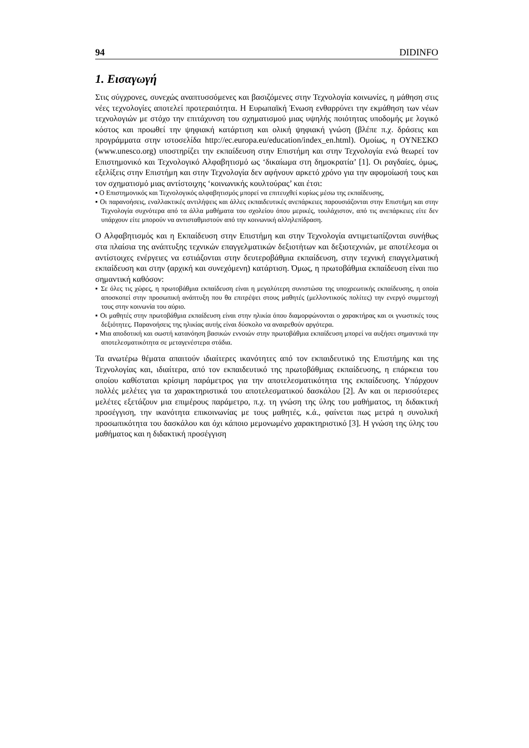94 DIDINFO
1. Εισαγωγή
Στις σύγχρονες, συνεχώς αναπτυσσόμενες και βασιζόμενες στην Τεχνολογία κοινωνίες, η μάθηση στις νέες τεχνολογίες αποτελεί προτεραιότητα. Η Ευρωπαϊκή Ένωση ενθαρρύνει την εκμάθηση των νέων τεχνολογιών με στόχο την επιτάχυνση του σχηματισμού μιας υψηλής ποιότητας υποδομής με λογικό κόστος και προωθεί την ψηφιακή κατάρτιση και ολική ψηφιακή γνώση (βλέπε π.χ. δράσεις και προγράμματα στην ιστοσελίδα http://ec.europa.eu/education/index_en.html). Ομοίως, η ΟΥΝΕΣΚΟ (www.unesco.org) υποστηρίζει την εκπαίδευση στην Επιστήμη και στην Τεχνολογία ενώ θεωρεί τον Επιστημονικό και Τεχνολογικό Αλφαβητισμό ως ‘δικαίωμα στη δημοκρατία’ [1]. Οι ραγδαίες, όμως, εξελίξεις στην Επιστήμη και στην Τεχνολογία δεν αφήνουν αρκετό χρόνο για την αφομοίωσή τους και τον σχηματισμό μιας αντίστοιχης ‘κοινωνικής κουλτούρας’ και έτσι:
▪ Ο Επιστημονικός και Τεχνολογικός αλφαβητισμός μπορεί να επιτευχθεί κυρίως μέσω της εκπαίδευσης,
▪ Οι παρανοήσεις, εναλλακτικές αντιλήψεις και άλλες εκπαιδευτικές ανεπάρκειες παρουσιάζονται στην Επιστήμη και στην Τεχνολογία συχνότερα από τα άλλα μαθήματα του σχολείου όπου μερικές, τουλάχιστον, από τις ανεπάρκειες είτε δεν υπάρχουν είτε μπορούν να αντισταθμιστούν από την κοινωνική αλληλεπίδραση.
Ο Αλφαβητισμός και η Εκπαίδευση στην Επιστήμη και στην Τεχνολογία αντιμετωπίζονται συνήθως στα πλαίσια της ανάπτυξης τεχνικών επαγγελματικών δεξιοτήτων και δεξιοτεχνιών, με αποτέλεσμα οι αντίστοιχες ενέργειες να εστιάζονται στην δευτεροβάθμια εκπαίδευση, στην τεχνική επαγγελματική εκπαίδευση και στην (αρχική και συνεχόμενη) κατάρτιση. Όμως, η πρωτοβάθμια εκπαίδευση είναι πιο σημαντική καθόσον:
▪ Σε όλες τις χώρες, η πρωτοβάθμια εκπαίδευση είναι η μεγαλύτερη συνιστώσα της υποχρεωτικής εκπαίδευσης, η οποία αποσκοπεί στην προσωπική ανάπτυξη που θα επιτρέψει στους μαθητές (μελλοντικούς πολίτες) την ενεργό συμμετοχή τους στην κοινωνία του αύριο.
▪ Οι μαθητές στην πρωτοβάθμια εκπαίδευση είναι στην ηλικία όπου διαμορφώνονται ο χαρακτήρας και οι γνωστικές τους δεξιότητες. Παρανοήσεις της ηλικίας αυτής είναι δύσκολο να αναιρεθούν αργότερα.
▪ Μια αποδοτική και σωστή κατανόηση βασικών εννοιών στην πρωτοβάθμια εκπαίδευση μπορεί να αυξήσει σημαντικά την αποτελεσματικότητα σε μεταγενέστερα στάδια.
Τα ανωτέρω θέματα απαιτούν ιδιαίτερες ικανότητες από τον εκπαιδευτικό της Επιστήμης και της Τεχνολογίας και, ιδιαίτερα, από τον εκπαιδευτικό της πρωτοβάθμιας εκπαίδευσης, η επάρκεια του οποίου καθίσταται κρίσιμη παράμετρος για την αποτελεσματικότητα της εκπαίδευσης. Υπάρχουν πολλές μελέτες για τα χαρακτηριστικά του αποτελεσματικού δασκάλου [2]. Αν και οι περισσότερες μελέτες εξετάζουν μια επιμέρους παράμετρο, π.χ. τη γνώση της ύλης του μαθήματος, τη διδακτική προσέγγιση, την ικανότητα επικοινωνίας με τους μαθητές, κ.ά., φαίνεται πως μετρά η συνολική προσωπικότητα του δασκάλου και όχι κάποιο μεμονωμένο χαρακτηριστικό [3]. Η γνώση της ύλης του μαθήματος και η διδακτική προσέγγιση